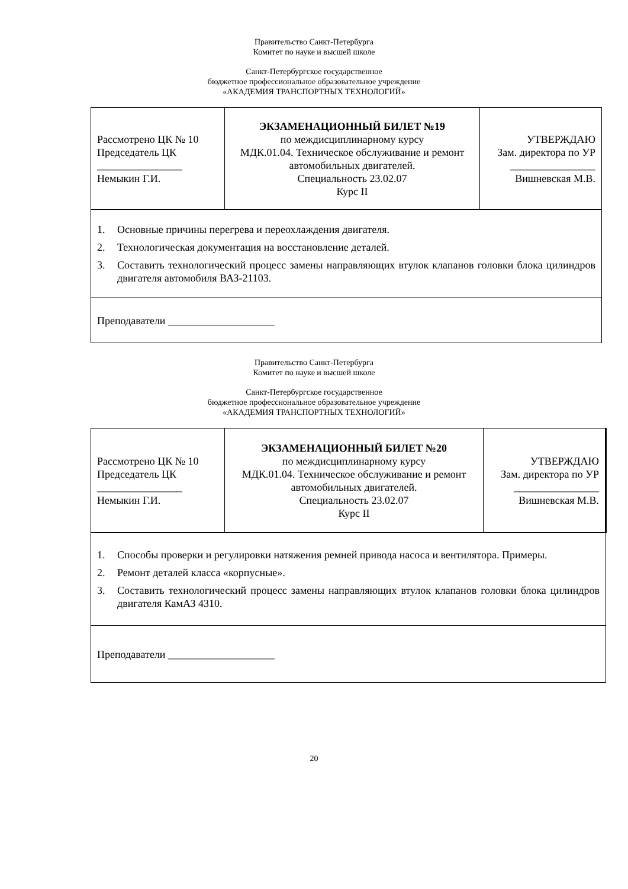Правительство Санкт-Петербурга
Комитет по науке и высшей школе
Санкт-Петербургское государственное
бюджетное профессиональное образовательное учреждение
«АКАДЕМИЯ ТРАНСПОРТНЫХ ТЕХНОЛОГИЙ»
| Рассмотрено ЦК № 10 Председатель ЦК ________________ Немыкин Г.И. | ЭКЗАМЕНАЦИОННЫЙ БИЛЕТ №19 по междисциплинарному курсу МДК.01.04. Техническое обслуживание и ремонт автомобильных двигателей. Специальность 23.02.07 Курс II | УТВЕРЖДАЮ Зам. директора по УР ________________ Вишневская М.В. |
| 1. Основные причины перегрева и переохлаждения двигателя. 2. Технологическая документация на восстановление деталей. 3. Составить технологический процесс замены направляющих втулок клапанов головки блока цилиндров двигателя автомобиля ВАЗ-21103. | | |
| Преподаватели ____________________ | | |
Правительство Санкт-Петербурга
Комитет по науке и высшей школе
Санкт-Петербургское государственное
бюджетное профессиональное образовательное учреждение
«АКАДЕМИЯ ТРАНСПОРТНЫХ ТЕХНОЛОГИЙ»
| Рассмотрено ЦК № 10 Председатель ЦК ________________ Немыкин Г.И. | ЭКЗАМЕНАЦИОННЫЙ БИЛЕТ №20 по междисциплинарному курсу МДК.01.04. Техническое обслуживание и ремонт автомобильных двигателей. Специальность 23.02.07 Курс II | УТВЕРЖДАЮ Зам. директора по УР ________________ Вишневская М.В. |
| 1. Способы проверки и регулировки натяжения ремней привода насоса и вентилятора. Примеры. 2. Ремонт деталей класса «корпусные». 3. Составить технологический процесс замены направляющих втулок клапанов головки блока цилиндров двигателя КамАЗ 4310. | | |
| Преподаватели ____________________ | | |
20